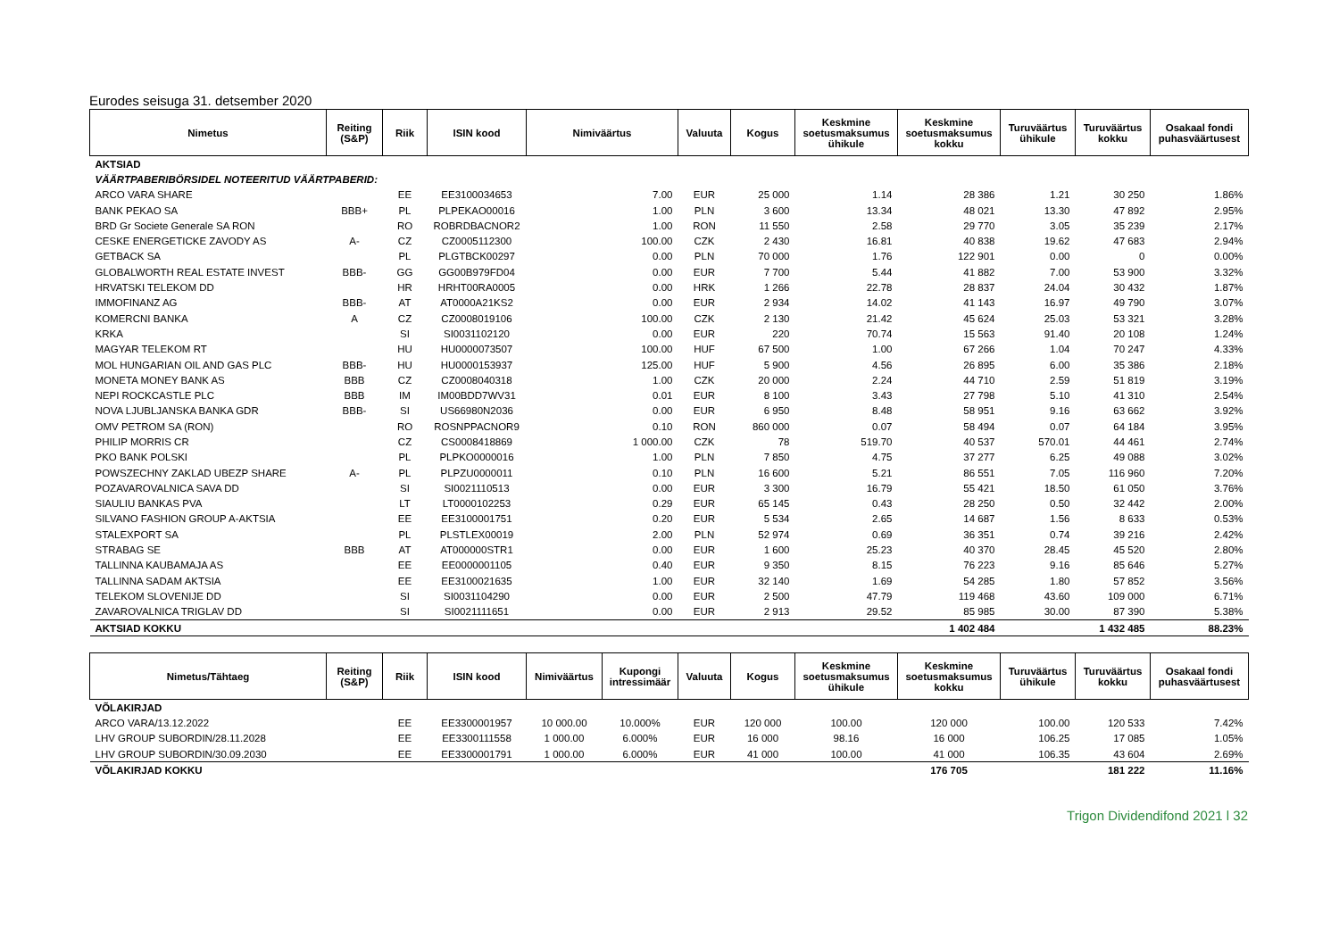Eurodes seisuga 31. detsember 2020
| Nimetus | Reiting (S&P) | Riik | ISIN kood | Nimiväärtus | Valuuta | Kogus | Keskmine soetusmaksumus ühikule | Keskmine soetusmaksumus kokku | Turuväärtus ühikule | Turuväärtus kokku | Osakaal fondi puhasväärtusest |
| --- | --- | --- | --- | --- | --- | --- | --- | --- | --- | --- | --- |
| AKTSIAD | | | | | | | | | | | |
| VÄÄRTPABERIBÖRSIDEL NOTEERITUD VÄÄRTPABERID: | | | | | | | | | | | |
| ARCO VARA SHARE | | EE | EE3100034653 | 7.00 | EUR | 25 000 | 1.14 | 28 386 | 1.21 | 30 250 | 1.86% |
| BANK PEKAO SA | BBB+ | PL | PLPEKAO00016 | 1.00 | PLN | 3 600 | 13.34 | 48 021 | 13.30 | 47 892 | 2.95% |
| BRD Gr Societe Generale SA RON | | RO | ROBRDBACNOR2 | 1.00 | RON | 11 550 | 2.58 | 29 770 | 3.05 | 35 239 | 2.17% |
| CESKE ENERGETICKE ZAVODY AS | A- | CZ | CZ0005112300 | 100.00 | CZK | 2 430 | 16.81 | 40 838 | 19.62 | 47 683 | 2.94% |
| GETBACK SA | | PL | PLGTBCK00297 | 0.00 | PLN | 70 000 | 1.76 | 122 901 | 0.00 | 0 | 0.00% |
| GLOBALWORTH REAL ESTATE INVEST | BBB- | GG | GG00B979FD04 | 0.00 | EUR | 7 700 | 5.44 | 41 882 | 7.00 | 53 900 | 3.32% |
| HRVATSKI TELEKOM DD | | HR | HRHT00RA0005 | 0.00 | HRK | 1 266 | 22.78 | 28 837 | 24.04 | 30 432 | 1.87% |
| IMMOFINANZ AG | BBB- | AT | AT0000A21KS2 | 0.00 | EUR | 2 934 | 14.02 | 41 143 | 16.97 | 49 790 | 3.07% |
| KOMERCNI BANKA | A | CZ | CZ0008019106 | 100.00 | CZK | 2 130 | 21.42 | 45 624 | 25.03 | 53 321 | 3.28% |
| KRKA | | SI | SI0031102120 | 0.00 | EUR | 220 | 70.74 | 15 563 | 91.40 | 20 108 | 1.24% |
| MAGYAR TELEKOM RT | | HU | HU0000073507 | 100.00 | HUF | 67 500 | 1.00 | 67 266 | 1.04 | 70 247 | 4.33% |
| MOL HUNGARIAN OIL AND GAS PLC | BBB- | HU | HU0000153937 | 125.00 | HUF | 5 900 | 4.56 | 26 895 | 6.00 | 35 386 | 2.18% |
| MONETA MONEY BANK AS | BBB | CZ | CZ0008040318 | 1.00 | CZK | 20 000 | 2.24 | 44 710 | 2.59 | 51 819 | 3.19% |
| NEPI ROCKCASTLE PLC | BBB | IM | IM00BDD7WV31 | 0.01 | EUR | 8 100 | 3.43 | 27 798 | 5.10 | 41 310 | 2.54% |
| NOVA LJUBLJANSKA BANKA GDR | BBB- | SI | US66980N2036 | 0.00 | EUR | 6 950 | 8.48 | 58 951 | 9.16 | 63 662 | 3.92% |
| OMV PETROM SA (RON) | | RO | ROSNPPACNOR9 | 0.10 | RON | 860 000 | 0.07 | 58 494 | 0.07 | 64 184 | 3.95% |
| PHILIP MORRIS CR | | CZ | CS0008418869 | 1 000.00 | CZK | 78 | 519.70 | 40 537 | 570.01 | 44 461 | 2.74% |
| PKO BANK POLSKI | | PL | PLPKO0000016 | 1.00 | PLN | 7 850 | 4.75 | 37 277 | 6.25 | 49 088 | 3.02% |
| POWSZECHNY ZAKLAD UBEZP SHARE | A- | PL | PLPZU0000011 | 0.10 | PLN | 16 600 | 5.21 | 86 551 | 7.05 | 116 960 | 7.20% |
| POZAVAROVALNICA SAVA DD | | SI | SI0021110513 | 0.00 | EUR | 3 300 | 16.79 | 55 421 | 18.50 | 61 050 | 3.76% |
| SIAULIU BANKAS PVA | | LT | LT0000102253 | 0.29 | EUR | 65 145 | 0.43 | 28 250 | 0.50 | 32 442 | 2.00% |
| SILVANO FASHION GROUP A-AKTSIA | | EE | EE3100001751 | 0.20 | EUR | 5 534 | 2.65 | 14 687 | 1.56 | 8 633 | 0.53% |
| STALEXPORT SA | | PL | PLSTLEX00019 | 2.00 | PLN | 52 974 | 0.69 | 36 351 | 0.74 | 39 216 | 2.42% |
| STRABAG SE | BBB | AT | AT000000STR1 | 0.00 | EUR | 1 600 | 25.23 | 40 370 | 28.45 | 45 520 | 2.80% |
| TALLINNA KAUBAMAJA AS | | EE | EE0000001105 | 0.40 | EUR | 9 350 | 8.15 | 76 223 | 9.16 | 85 646 | 5.27% |
| TALLINNA SADAM AKTSIA | | EE | EE3100021635 | 1.00 | EUR | 32 140 | 1.69 | 54 285 | 1.80 | 57 852 | 3.56% |
| TELEKOM SLOVENIJE DD | | SI | SI0031104290 | 0.00 | EUR | 2 500 | 47.79 | 119 468 | 43.60 | 109 000 | 6.71% |
| ZAVAROVALNICA TRIGLAV DD | | SI | SI0021111651 | 0.00 | EUR | 2 913 | 29.52 | 85 985 | 30.00 | 87 390 | 5.38% |
| AKTSIAD KOKKU | | | | | | | | 1 402 484 | | 1 432 485 | 88.23% |
| Nimetus/Tähtaeg | Reiting (S&P) | Riik | ISIN kood | Nimiväärtus | Kupongi intressimäär | Valuuta | Kogus | Keskmine soetusmaksumus ühikule | Keskmine soetusmaksumus kokku | Turuväärtus ühikule | Turuväärtus kokku | Osakaal fondi puhasväärtusest |
| --- | --- | --- | --- | --- | --- | --- | --- | --- | --- | --- | --- | --- |
| VÕLAKIRJAD | | | | | | | | | | | | |
| ARCO VARA/13.12.2022 | | EE | EE3300001957 | 10 000.00 | 10.000% | EUR | 120 000 | 100.00 | 120 000 | 100.00 | 120 533 | 7.42% |
| LHV GROUP SUBORDIN/28.11.2028 | | EE | EE3300111558 | 1 000.00 | 6.000% | EUR | 16 000 | 98.16 | 16 000 | 106.25 | 17 085 | 1.05% |
| LHV GROUP SUBORDIN/30.09.2030 | | EE | EE3300001791 | 1 000.00 | 6.000% | EUR | 41 000 | 100.00 | 41 000 | 106.35 | 43 604 | 2.69% |
| VÕLAKIRJAD KOKKU | | | | | | | | | 176 705 | | 181 222 | 11.16% |
Trigon Dividendifond 2021 l 32